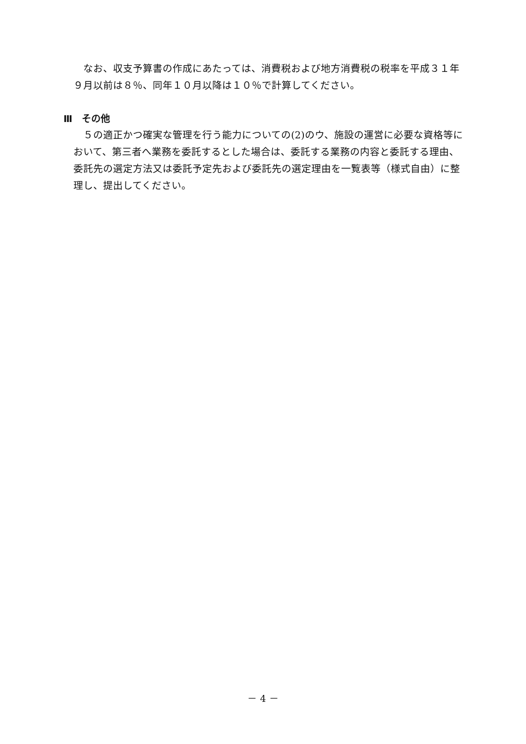なお、収支予算書の作成にあたっては、消費税および地方消費税の税率を平成３１年９月以前は８％、同年１０月以降は１０％で計算してください。
Ⅲ　その他
　５の適正かつ確実な管理を行う能力についての(2)のウ、施設の運営に必要な資格等において、第三者へ業務を委託するとした場合は、委託する業務の内容と委託する理由、委託先の選定方法又は委託予定先および委託先の選定理由を一覧表等（様式自由）に整理し、提出してください。
－ 4 －